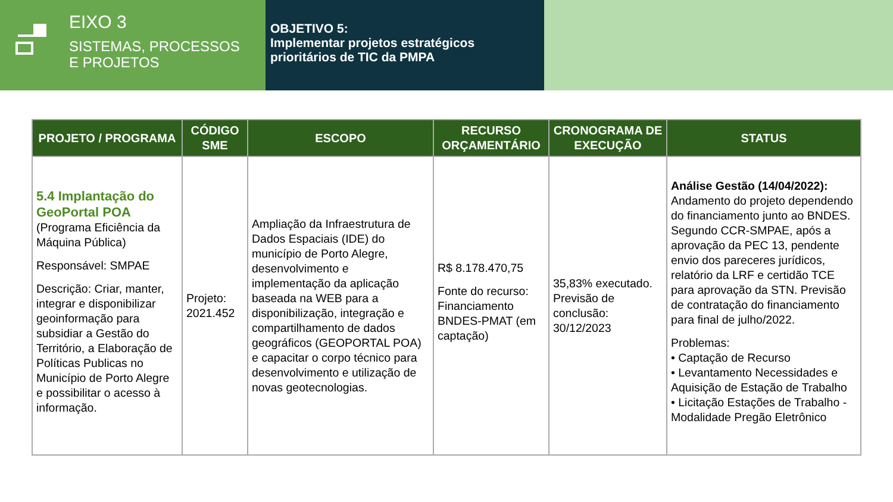EIXO 3
SISTEMAS, PROCESSOS
E PROJETOS
OBJETIVO 5:
Implementar projetos estratégicos prioritários de TIC da PMPA
| PROJETO / PROGRAMA | CÓDIGO SME | ESCOPO | RECURSO ORÇAMENTÁRIO | CRONOGRAMA DE EXECUÇÃO | STATUS |
| --- | --- | --- | --- | --- | --- |
| 5.4 Implantação do GeoPortal POA (Programa Eficiência da Máquina Pública) Responsável: SMPAE Descrição: Criar, manter, integrar e disponibilizar geoinformação para subsidiar a Gestão do Território, a Elaboração de Políticas Publicas no Município de Porto Alegre e possibilitar o acesso à informação. | Projeto: 2021.452 | Ampliação da Infraestrutura de Dados Espaciais (IDE) do município de Porto Alegre, desenvolvimento e implementação da aplicação baseada na WEB para a disponibilização, integração e compartilhamento de dados geográficos (GEOPORTAL POA) e capacitar o corpo técnico para desenvolvimento e utilização de novas geotecnologias. | R$ 8.178.470,75 Fonte do recurso: Financiamento BNDES-PMAT (em captação) | 35,83% executado. Previsão de conclusão: 30/12/2023 | Análise Gestão (14/04/2022): Andamento do projeto dependendo do financiamento junto ao BNDES. Segundo CCR-SMPAE, após a aprovação da PEC 13, pendente envio dos pareceres jurídicos, relatório da LRF e certidão TCE para aprovação da STN. Previsão de contratação do financiamento para final de julho/2022. Problemas: • Captação de Recurso • Levantamento Necessidades e Aquisição de Estação de Trabalho • Licitação Estações de Trabalho - Modalidade Pregão Eletrônico |